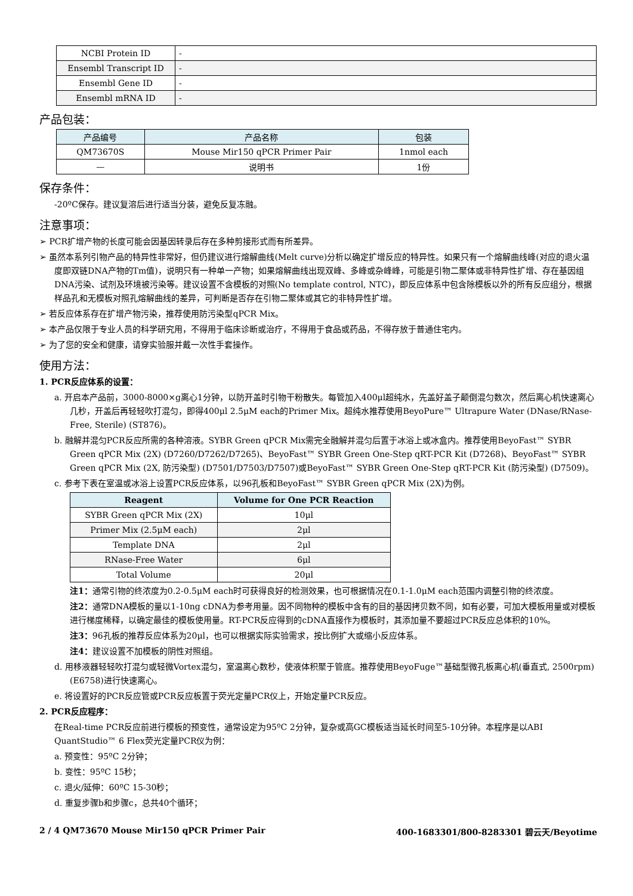| NCBI Protein ID | - |
| Ensembl Transcript ID | - |
| Ensembl Gene ID | - |
| Ensembl mRNA ID | - |
产品包装：
| 产品编号 | 产品名称 | 包装 |
| --- | --- | --- |
| QM73670S | Mouse Mir150 qPCR Primer Pair | 1nmol each |
| — | 说明书 | 1份 |
保存条件：
-20ºC保存。建议复溶后进行适当分装，避免反复冻融。
注意事项：
➢ PCR扩增产物的长度可能会因基因转录后存在多种剪接形式而有所差异。
➢ 虽然本系列引物产品的特异性非常好，但仍建议进行熔解曲线(Melt curve)分析以确定扩增反应的特异性。如果只有一个熔解曲线峰(对应的退火温度即双链DNA产物的Tm值)，说明只有一种单一产物；如果熔解曲线出现双峰、多峰或杂峰峰，可能是引物二聚体或非特异性扩增、存在基因组DNA污染、试剂及环境被污染等。建议设置不含模板的对照(No template control, NTC)，即反应体系中包含除模板以外的所有反应组分，根据样品孔和无模板对照孔熔解曲线的差异，可判断是否存在引物二聚体或其它的非特异性扩增。
➢ 若反应体系存在扩增产物污染，推荐使用防污染型qPCR Mix。
➢ 本产品仅限于专业人员的科学研究用，不得用于临床诊断或治疗，不得用于食品或药品，不得存放于普通住宅内。
➢ 为了您的安全和健康，请穿实验服并戴一次性手套操作。
使用方法：
1. PCR反应体系的设置：
a. 开启本产品前，3000-8000×g离心1分钟，以防开盖时引物干粉散失。每管加入400μl超纯水，先盖好盖子颠倒混匀数次，然后离心机快速离心几秒，开盖后再轻轻吹打混匀，即得400μl 2.5μM each的Primer Mix。超纯水推荐使用BeyoPure™ Ultrapure Water (DNase/RNase-Free, Sterile) (ST876)。
b. 融解并混匀PCR反应所需的各种溶液。SYBR Green qPCR Mix需完全融解并混匀后置于冰浴上或冰盒内。推荐使用BeyoFast™ SYBR Green qPCR Mix (2X) (D7260/D7262/D7265)、BeyoFast™ SYBR Green One-Step qRT-PCR Kit (D7268)、BeyoFast™ SYBR Green qPCR Mix (2X, 防污染型) (D7501/D7503/D7507)或BeyoFast™ SYBR Green One-Step qRT-PCR Kit (防污染型) (D7509)。
c. 参考下表在室温或冰浴上设置PCR反应体系，以96孔板和BeyoFast™ SYBR Green qPCR Mix (2X)为例。
| Reagent | Volume for One PCR Reaction |
| --- | --- |
| SYBR Green qPCR Mix (2X) | 10μl |
| Primer Mix (2.5μM each) | 2μl |
| Template DNA | 2μl |
| RNase-Free Water | 6μl |
| Total Volume | 20μl |
注1：通常引物的终浓度为0.2-0.5μM each时可获得良好的检测效果，也可根据情况在0.1-1.0μM each范围内调整引物的终浓度。
注2：通常DNA模板的量以1-10ng cDNA为参考用量。因不同物种的模板中含有的目的基因拷贝数不同，如有必要，可加大模板用量或对模板进行梯度稀释，以确定最佳的模板使用量。RT-PCR反应得到的cDNA直接作为模板时，其添加量不要超过PCR反应总体积的10%。
注3：96孔板的推荐反应体系为20μl，也可以根据实际实验需求，按比例扩大或缩小反应体系。
注4：建议设置不加模板的阴性对照组。
d. 用移液器轻轻吹打混匀或轻微Vortex混匀，室温离心数秒，使液体积聚于管底。推荐使用BeyoFuge™基础型微孔板离心机(垂直式, 2500rpm) (E6758)进行快速离心。
e. 将设置好的PCR反应管或PCR反应板置于荧光定量PCR仪上，开始定量PCR反应。
2. PCR反应程序：
在Real-time PCR反应前进行模板的预变性，通常设定为95ºC 2分钟，复杂或高GC模板适当延长时间至5-10分钟。本程序是以ABI QuantStudio™ 6 Flex荧光定量PCR仪为例：
a. 预变性：95ºC 2分钟；
b. 变性：95ºC 15秒；
c. 退火/延伸：60ºC 15-30秒；
d. 重复步骤b和步骤c，总共40个循环；
2 / 4 QM73670 Mouse Mir150 qPCR Primer Pair 400-1683301/800-8283301 碧云天/Beyotime